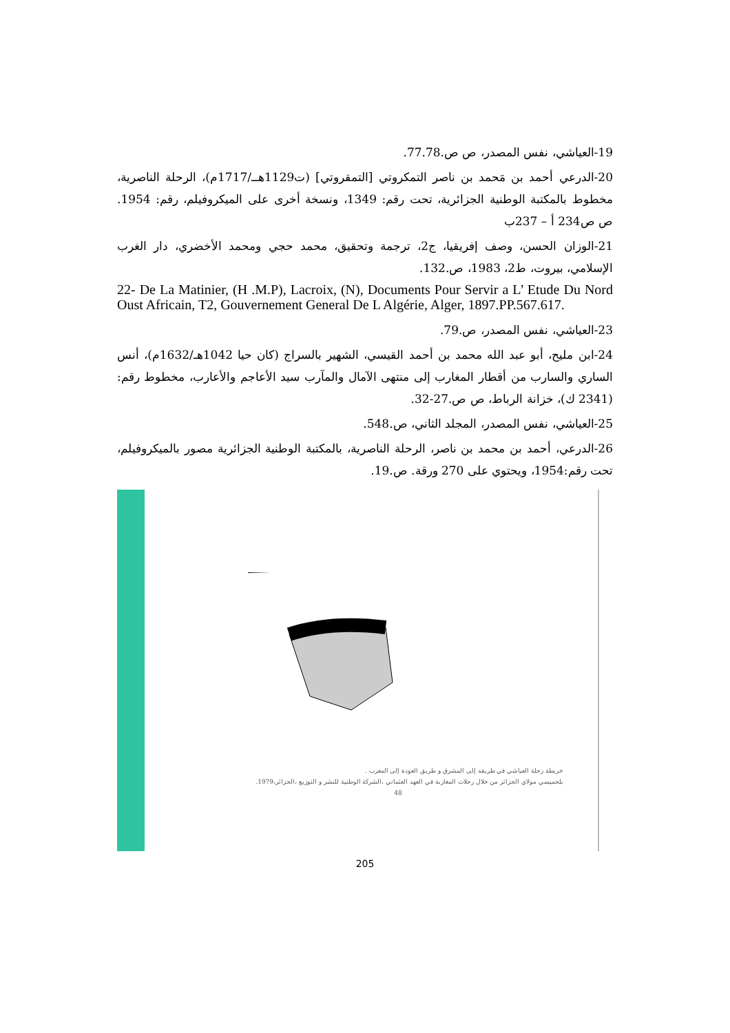19-العياشي، نفس المصدر، ص ص.77.78.
20-الدرعي أحمد بن مَحمد بن ناصر التمكروتي [التمقروتي] (ت1129هــ/1717م)، الرحلة الناصرية، مخطوط بالمكتبة الوطنية الجزائرية، تحت رقم: 1349، ونسخة أخرى على الميكروفيلم، رقم: 1954. ص ص234 أ – 237ب
21-الوزان الحسن، وصف إفريقيا، ج2، ترجمة وتحقيق، محمد حجي ومحمد الأخضري، دار الغرب الإسلامي، بيروت، ط2، 1983، ص.132.
22- De La Matinier, (H .M.P), Lacroix, (N), Documents Pour Servir a L’ Etude Du Nord Oust Africain, T2, Gouvernement General De L Algérie, Alger, 1897.PP.567.617.
23-العياشي، نفس المصدر، ص.79.
24-ابن مليح، أبو عبد الله محمد بن أحمد القيسي، الشهير بالسراج (كان حيا 1042هـ/1632م)، أنس الساري والسارب من أقطار المغارب إلى منتهى الآمال والمآرب سيد الأعاجم والأعارب، مخطوط رقم: (2341 ك)، خزانة الرباط، ص ص.27-32.
25-العياشي، نفس المصدر، المجلد الثاني، ص.548.
26-الدرعي، أحمد بن محمد بن ناصر، الرحلة الناصرية، بالمكتبة الوطنية الجزائرية مصور بالميكروفيلم، تحت رقم:1954، ويحتوي على 270 ورقة. ص.19.
خريطة رحلة العياشي في طريقه إلى المشرق و طريق العودة إلى المغرب .
بلحميسي مولاي الجزائر من خلال رحلات المغاربة في العهد العثماني ،الشركة الوطنية للنشر و التوزيع ،الجزائر،1979.
48
205